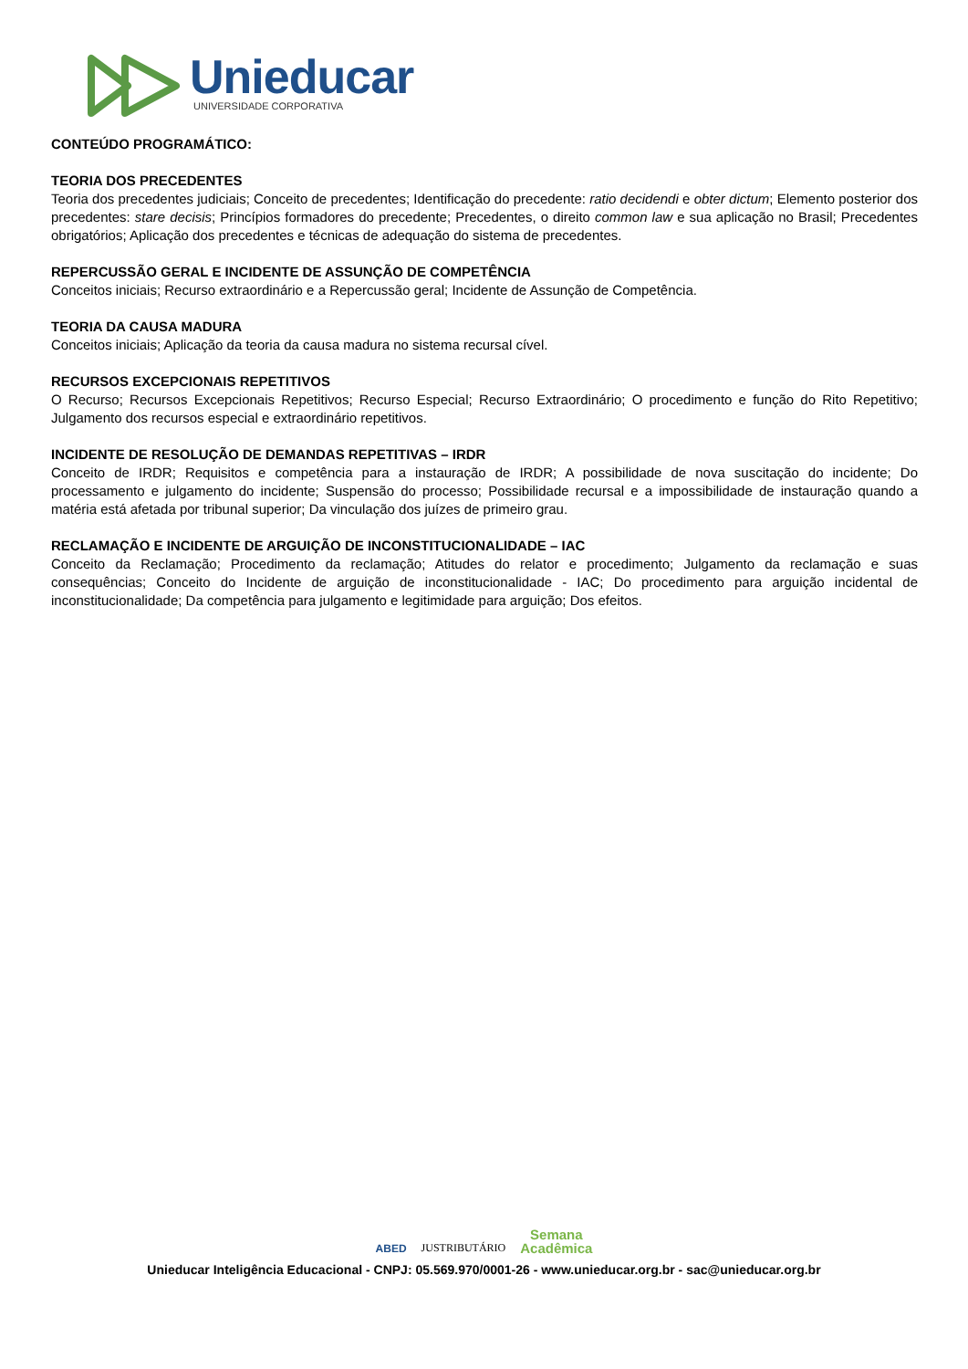Unieducar
UNIVERSIDADE CORPORATIVA
CONTEÚDO PROGRAMÁTICO:
TEORIA DOS PRECEDENTES
Teoria dos precedentes judiciais; Conceito de precedentes; Identificação do precedente: ratio decidendi e obter dictum; Elemento posterior dos precedentes: stare decisis; Princípios formadores do precedente; Precedentes, o direito common law e sua aplicação no Brasil; Precedentes obrigatórios; Aplicação dos precedentes e técnicas de adequação do sistema de precedentes.
REPERCUSSÃO GERAL E INCIDENTE DE ASSUNÇÃO DE COMPETÊNCIA
Conceitos iniciais; Recurso extraordinário e a Repercussão geral; Incidente de Assunção de Competência.
TEORIA DA CAUSA MADURA
Conceitos iniciais; Aplicação da teoria da causa madura no sistema recursal cível.
RECURSOS EXCEPCIONAIS REPETITIVOS
O Recurso; Recursos Excepcionais Repetitivos; Recurso Especial; Recurso Extraordinário; O procedimento e função do Rito Repetitivo; Julgamento dos recursos especial e extraordinário repetitivos.
INCIDENTE DE RESOLUÇÃO DE DEMANDAS REPETITIVAS – IRDR
Conceito de IRDR; Requisitos e competência para a instauração de IRDR; A possibilidade de nova suscitação do incidente; Do processamento e julgamento do incidente; Suspensão do processo; Possibilidade recursal e a impossibilidade de instauração quando a matéria está afetada por tribunal superior; Da vinculação dos juízes de primeiro grau.
RECLAMAÇÃO E INCIDENTE DE ARGUIÇÃO DE INCONSTITUCIONALIDADE – IAC
Conceito da Reclamação; Procedimento da reclamação; Atitudes do relator e procedimento; Julgamento da reclamação e suas consequências; Conceito do Incidente de arguição de inconstitucionalidade - IAC; Do procedimento para arguição incidental de inconstitucionalidade; Da competência para julgamento e legitimidade para arguição; Dos efeitos.
ABED JUSTRIBUTÁRIO Semana
Acadêmica
Unieducar Inteligência Educacional - CNPJ: 05.569.970/0001-26 - www.unieducar.org.br - sac@unieducar.org.br